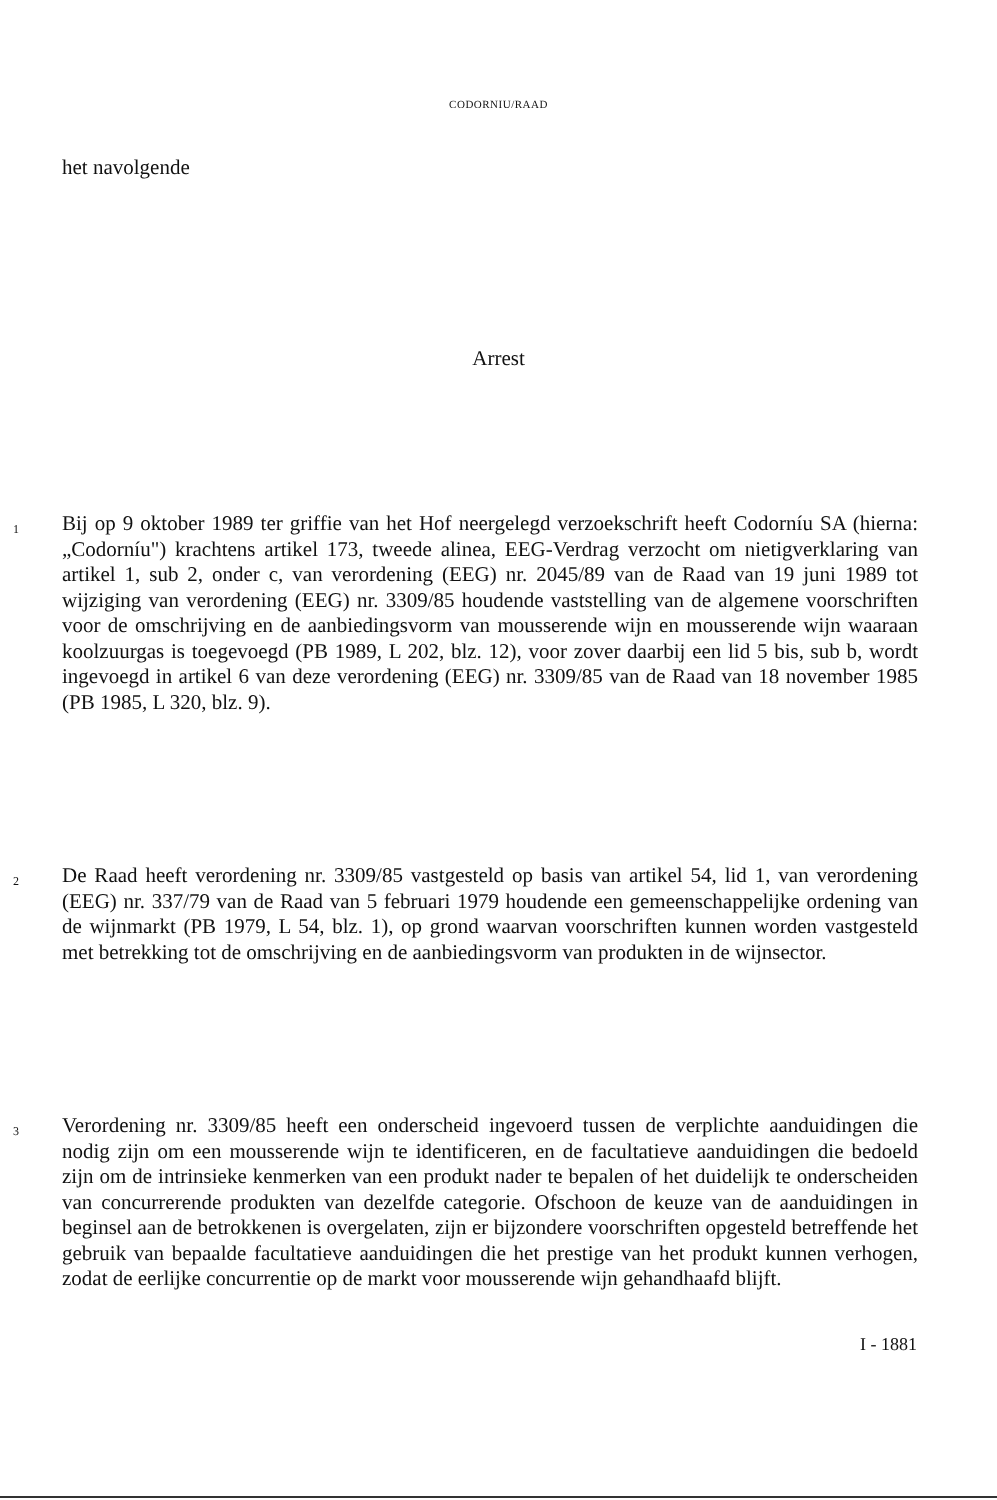CODORNIU/RAAD
het navolgende
Arrest
1
Bij op 9 oktober 1989 ter griffie van het Hof neergelegd verzoekschrift heeft Codorníu SA (hierna: „Codorníu") krachtens artikel 173, tweede alinea, EEG-Verdrag verzocht om nietigverklaring van artikel 1, sub 2, onder c, van verordening (EEG) nr. 2045/89 van de Raad van 19 juni 1989 tot wijziging van verordening (EEG) nr. 3309/85 houdende vaststelling van de algemene voorschriften voor de omschrijving en de aanbiedingsvorm van mousserende wijn en mousserende wijn waaraan koolzuurgas is toegevoegd (PB 1989, L 202, blz. 12), voor zover daarbij een lid 5 bis, sub b, wordt ingevoegd in artikel 6 van deze verordening (EEG) nr. 3309/85 van de Raad van 18 november 1985 (PB 1985, L 320, blz. 9).
2
De Raad heeft verordening nr. 3309/85 vastgesteld op basis van artikel 54, lid 1, van verordening (EEG) nr. 337/79 van de Raad van 5 februari 1979 houdende een gemeenschappelijke ordening van de wijnmarkt (PB 1979, L 54, blz. 1), op grond waarvan voorschriften kunnen worden vastgesteld met betrekking tot de omschrijving en de aanbiedingsvorm van produkten in de wijnsector.
3
Verordening nr. 3309/85 heeft een onderscheid ingevoerd tussen de verplichte aanduidingen die nodig zijn om een mousserende wijn te identificeren, en de facultatieve aanduidingen die bedoeld zijn om de intrinsieke kenmerken van een produkt nader te bepalen of het duidelijk te onderscheiden van concurrerende produkten van dezelfde categorie. Ofschoon de keuze van de aanduidingen in beginsel aan de betrokkenen is overgelaten, zijn er bijzondere voorschriften opgesteld betreffende het gebruik van bepaalde facultatieve aanduidingen die het prestige van het produkt kunnen verhogen, zodat de eerlijke concurrentie op de markt voor mousserende wijn gehandhaafd blijft.
I - 1881